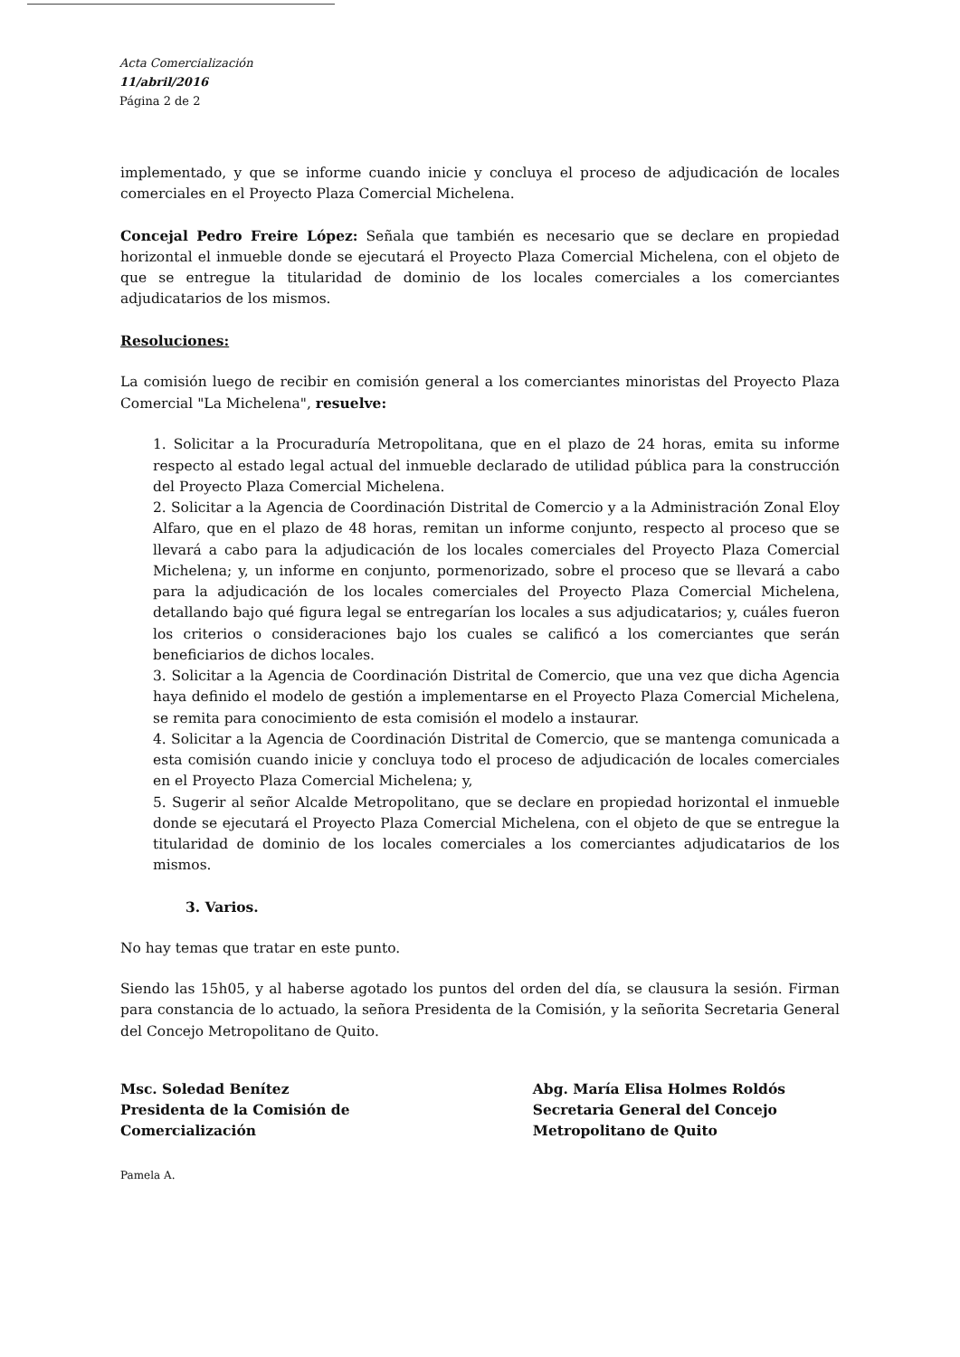Acta Comercialización
11/abril/2016
Página 2 de 2
implementado, y que se informe cuando inicie y concluya el proceso de adjudicación de locales comerciales en el Proyecto Plaza Comercial Michelena.
Concejal Pedro Freire López: Señala que también es necesario que se declare en propiedad horizontal el inmueble donde se ejecutará el Proyecto Plaza Comercial Michelena, con el objeto de que se entregue la titularidad de dominio de los locales comerciales a los comerciantes adjudicatarios de los mismos.
Resoluciones:
La comisión luego de recibir en comisión general a los comerciantes minoristas del Proyecto Plaza Comercial "La Michelena", resuelve:
1. Solicitar a la Procuraduría Metropolitana, que en el plazo de 24 horas, emita su informe respecto al estado legal actual del inmueble declarado de utilidad pública para la construcción del Proyecto Plaza Comercial Michelena.
2. Solicitar a la Agencia de Coordinación Distrital de Comercio y a la Administración Zonal Eloy Alfaro, que en el plazo de 48 horas, remitan un informe conjunto, respecto al proceso que se llevará a cabo para la adjudicación de los locales comerciales del Proyecto Plaza Comercial Michelena; y, un informe en conjunto, pormenorizado, sobre el proceso que se llevará a cabo para la adjudicación de los locales comerciales del Proyecto Plaza Comercial Michelena, detallando bajo qué figura legal se entregarían los locales a sus adjudicatarios; y, cuáles fueron los criterios o consideraciones bajo los cuales se calificó a los comerciantes que serán beneficiarios de dichos locales.
3. Solicitar a la Agencia de Coordinación Distrital de Comercio, que una vez que dicha Agencia haya definido el modelo de gestión a implementarse en el Proyecto Plaza Comercial Michelena, se remita para conocimiento de esta comisión el modelo a instaurar.
4. Solicitar a la Agencia de Coordinación Distrital de Comercio, que se mantenga comunicada a esta comisión cuando inicie y concluya todo el proceso de adjudicación de locales comerciales en el Proyecto Plaza Comercial Michelena; y,
5. Sugerir al señor Alcalde Metropolitano, que se declare en propiedad horizontal el inmueble donde se ejecutará el Proyecto Plaza Comercial Michelena, con el objeto de que se entregue la titularidad de dominio de los locales comerciales a los comerciantes adjudicatarios de los mismos.
3. Varios.
No hay temas que tratar en este punto.
Siendo las 15h05, y al haberse agotado los puntos del orden del día, se clausura la sesión. Firman para constancia de lo actuado, la señora Presidenta de la Comisión, y la señorita Secretaria General del Concejo Metropolitano de Quito.
Msc. Soledad Benítez
Presidenta de la Comisión de
Comercialización
Pamela A.
Abg. María Elisa Holmes Roldós
Secretaria General del Concejo
Metropolitano de Quito